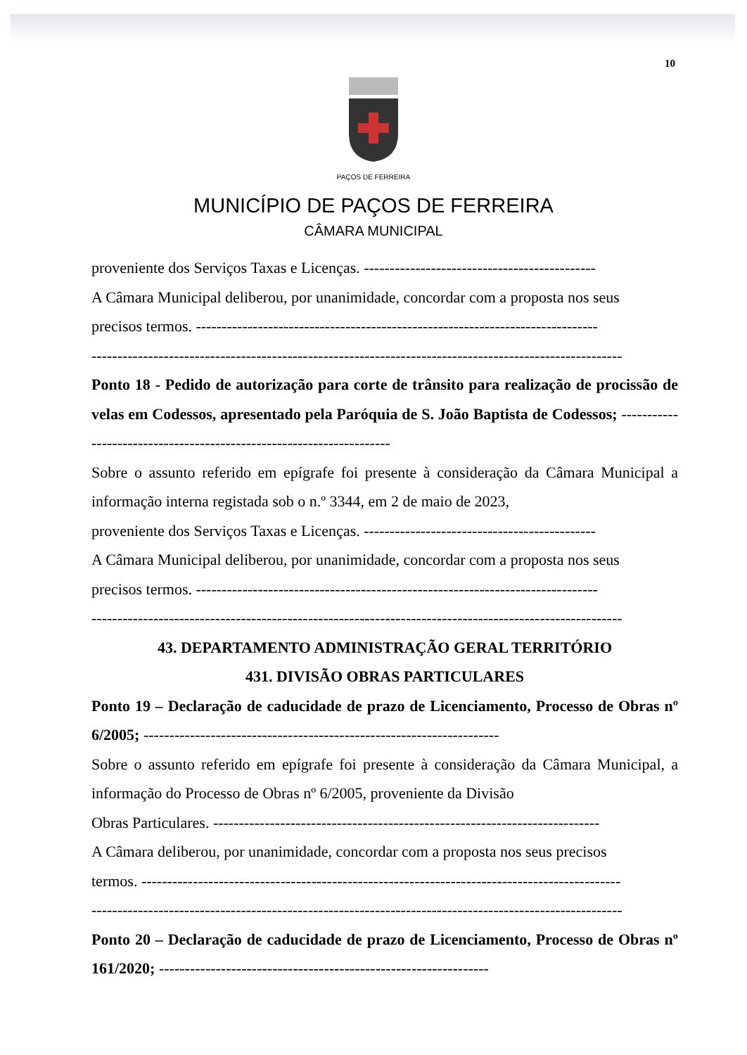10
PAÇOS DE FERREIRA
MUNICÍPIO DE PAÇOS DE FERREIRA
CÂMARA MUNICIPAL
proveniente dos Serviços Taxas e Licenças. ---------------------------------------------
A Câmara Municipal deliberou, por unanimidade, concordar com a proposta nos seus
precisos termos. ------------------------------------------------------------------------------
-------------------------------------------------------------------------------------------------------
Ponto 18 - Pedido de autorização para corte de trânsito para realização de procissão de velas em Codessos, apresentado pela Paróquia de S. João Baptista de Codessos; ---------------------------------------------------------------------
Sobre o assunto referido em epígrafe foi presente à consideração da Câmara Municipal a informação interna registada sob o n.º 3344, em 2 de maio de 2023,
proveniente dos Serviços Taxas e Licenças. ---------------------------------------------
A Câmara Municipal deliberou, por unanimidade, concordar com a proposta nos seus
precisos termos. ------------------------------------------------------------------------------
-------------------------------------------------------------------------------------------------------
43. DEPARTAMENTO ADMINISTRAÇÃO GERAL TERRITÓRIO
431. DIVISÃO OBRAS PARTICULARES
Ponto 19 – Declaração de caducidade de prazo de Licenciamento, Processo de Obras nº 6/2005; ---------------------------------------------------------------------
Sobre o assunto referido em epígrafe foi presente à consideração da Câmara Municipal, a informação do Processo de Obras nº 6/2005, proveniente da Divisão
Obras Particulares. ---------------------------------------------------------------------------
A Câmara deliberou, por unanimidade, concordar com a proposta nos seus precisos
termos. ---------------------------------------------------------------------------------------------
-------------------------------------------------------------------------------------------------------
Ponto 20 – Declaração de caducidade de prazo de Licenciamento, Processo de Obras nº 161/2020; ----------------------------------------------------------------